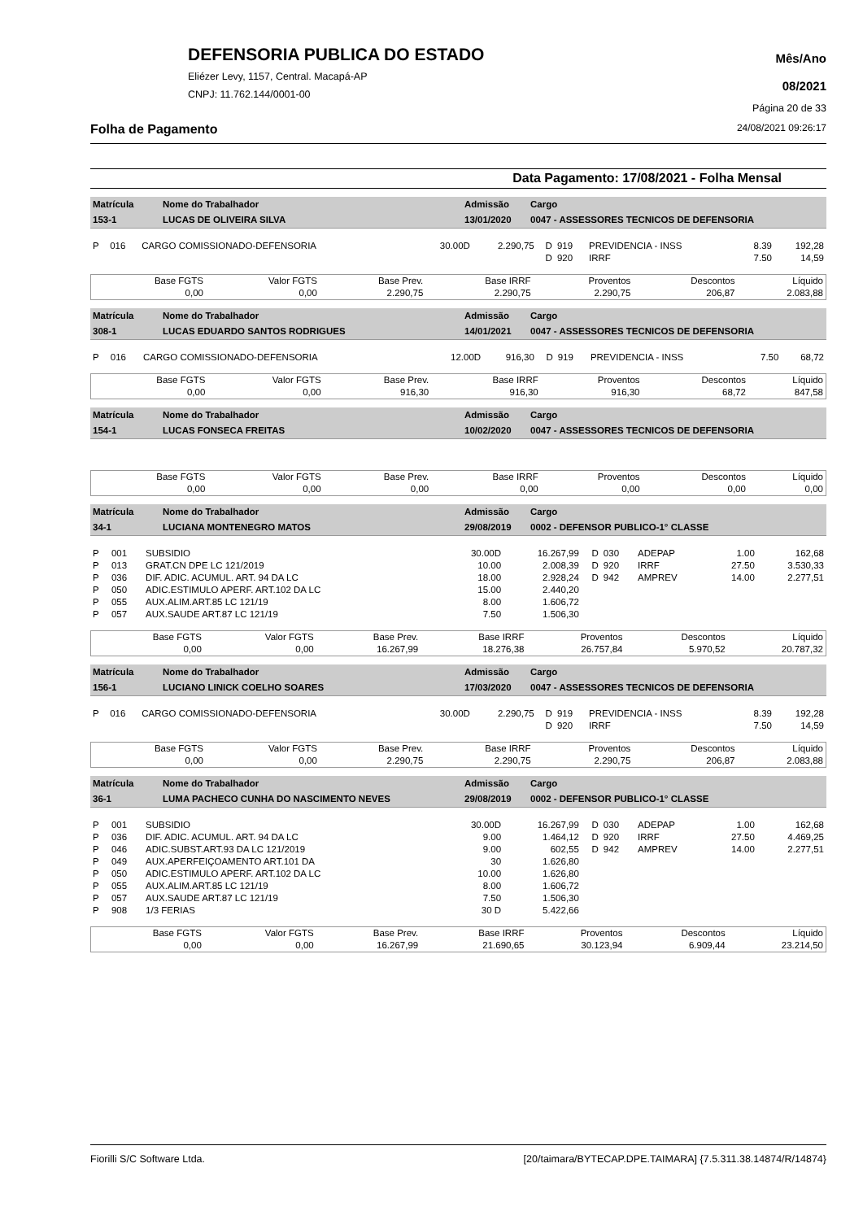DEFENSORIA PUBLICA DO ESTADO
Eliézer Levy, 1157, Central. Macapá-AP
CNPJ: 11.762.144/0001-00
Mês/Ano
08/2021
Página 20 de 33
Folha de Pagamento 24/08/2021 09:26:17
Data Pagamento: 17/08/2021 - Folha Mensal
| Matrícula | Nome do Trabalhador | Admissão | Cargo |
| 153-1 | LUCAS DE OLIVEIRA SILVA | 13/01/2020 | 0047 - ASSESSORES TECNICOS DE DEFENSORIA |
| P | 016 | CARGO COMISSIONADO-DEFENSORIA | 30.00D | 2.290,75 | D | 919 | PREVIDENCIA - INSS | 8.39 | 192,28 |
| | | | | | D | 920 | IRRF | 7.50 | 14,59 |
| Base FGTS | Valor FGTS | Base Prev. | Base IRRF | Proventos | Descontos | Líquido |
| 0,00 | 0,00 | 2.290,75 | 2.290,75 | 2.290,75 | 206,87 | 2.083,88 |
| Matrícula | Nome do Trabalhador | Admissão | Cargo |
| 308-1 | LUCAS EDUARDO SANTOS RODRIGUES | 14/01/2021 | 0047 - ASSESSORES TECNICOS DE DEFENSORIA |
| P | 016 | CARGO COMISSIONADO-DEFENSORIA | 12.00D | 916,30 | D | 919 | PREVIDENCIA - INSS | 7.50 | 68,72 |
| Base FGTS | Valor FGTS | Base Prev. | Base IRRF | Proventos | Descontos | Líquido |
| 0,00 | 0,00 | 916,30 | 916,30 | 916,30 | 68,72 | 847,58 |
| Matrícula | Nome do Trabalhador | Admissão | Cargo |
| 154-1 | LUCAS FONSECA FREITAS | 10/02/2020 | 0047 - ASSESSORES TECNICOS DE DEFENSORIA |
| Base FGTS | Valor FGTS | Base Prev. | Base IRRF | Proventos | Descontos | Líquido |
| 0,00 | 0,00 | 0,00 | 0,00 | 0,00 | 0,00 | 0,00 |
| Matrícula | Nome do Trabalhador | Admissão | Cargo |
| 34-1 | LUCIANA MONTENEGRO MATOS | 29/08/2019 | 0002 - DEFENSOR PUBLICO-1° CLASSE |
| P | 001 | SUBSIDIO | 30.00D | 16.267,99 | D | 030 | ADEPAP | 1.00 | 162,68 |
| P | 013 | GRAT.CN DPE LC 121/2019 | 10.00 | 2.008,39 | D | 920 | IRRF | 27.50 | 3.530,33 |
| P | 036 | DIF. ADIC. ACUMUL. ART. 94 DA LC | 18.00 | 2.928,24 | D | 942 | AMPREV | 14.00 | 2.277,51 |
| P | 050 | ADIC.ESTIMULO APERF. ART.102 DA LC | 15.00 | 2.440,20 | | | | | |
| P | 055 | AUX.ALIM.ART.85 LC 121/19 | 8.00 | 1.606,72 | | | | | |
| P | 057 | AUX.SAUDE ART.87 LC 121/19 | 7.50 | 1.506,30 | | | | | |
| Base FGTS | Valor FGTS | Base Prev. | Base IRRF | Proventos | Descontos | Líquido |
| 0,00 | 0,00 | 16.267,99 | 18.276,38 | 26.757,84 | 5.970,52 | 20.787,32 |
| Matrícula | Nome do Trabalhador | Admissão | Cargo |
| 156-1 | LUCIANO LINICK COELHO SOARES | 17/03/2020 | 0047 - ASSESSORES TECNICOS DE DEFENSORIA |
| P | 016 | CARGO COMISSIONADO-DEFENSORIA | 30.00D | 2.290,75 | D | 919 | PREVIDENCIA - INSS | 8.39 | 192,28 |
| | | | | | D | 920 | IRRF | 7.50 | 14,59 |
| Base FGTS | Valor FGTS | Base Prev. | Base IRRF | Proventos | Descontos | Líquido |
| 0,00 | 0,00 | 2.290,75 | 2.290,75 | 2.290,75 | 206,87 | 2.083,88 |
| Matrícula | Nome do Trabalhador | Admissão | Cargo |
| 36-1 | LUMA PACHECO CUNHA DO NASCIMENTO NEVES | 29/08/2019 | 0002 - DEFENSOR PUBLICO-1° CLASSE |
| P | 001 | SUBSIDIO | 30.00D | 16.267,99 | D | 030 | ADEPAP | 1.00 | 162,68 |
| P | 036 | DIF. ADIC. ACUMUL. ART. 94 DA LC | 9.00 | 1.464,12 | D | 920 | IRRF | 27.50 | 4.469,25 |
| P | 046 | ADIC.SUBST.ART.93 DA LC 121/2019 | 9.00 | 602,55 | D | 942 | AMPREV | 14.00 | 2.277,51 |
| P | 049 | AUX.APERFEIÇOAMENTO ART.101 DA | 30 | 1.626,80 | | | | | |
| P | 050 | ADIC.ESTIMULO APERF. ART.102 DA LC | 10.00 | 1.626,80 | | | | | |
| P | 055 | AUX.ALIM.ART.85 LC 121/19 | 8.00 | 1.606,72 | | | | | |
| P | 057 | AUX.SAUDE ART.87 LC 121/19 | 7.50 | 1.506,30 | | | | | |
| P | 908 | 1/3 FERIAS | 30 D | 5.422,66 | | | | | |
| Base FGTS | Valor FGTS | Base Prev. | Base IRRF | Proventos | Descontos | Líquido |
| 0,00 | 0,00 | 16.267,99 | 21.690,65 | 30.123,94 | 6.909,44 | 23.214,50 |
Fiorilli S/C Software Ltda. [20/taimara/BYTECAP.DPE.TAIMARA] {7.5.311.38.14874/R/14874}